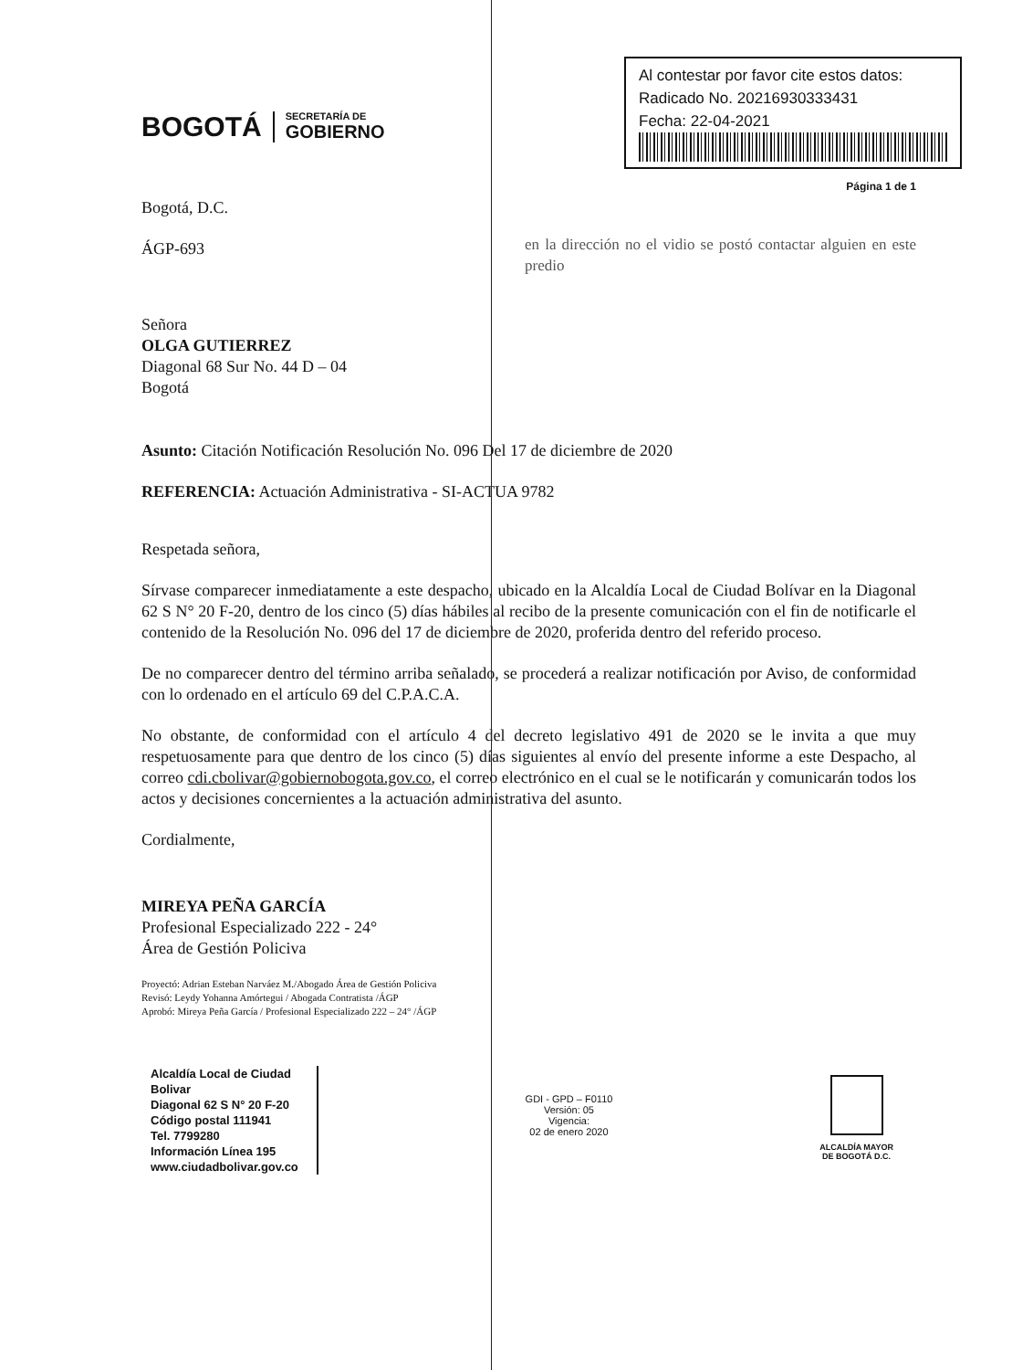BOGOTÁ
SECRETARÍA DE
GOBIERNO
Al contestar por favor cite estos datos:
Radicado No. 20216930333431
Fecha: 22-04-2021
Página 1 de 1
Bogotá, D.C.
ÁGP-693
Señora
OLGA GUTIERREZ
Diagonal 68 Sur No. 44 D – 04
Bogotá
en la dirección no el vidio se postó contactar alguien en este predio
Asunto: Citación Notificación Resolución No. 096 Del 17 de diciembre de 2020
REFERENCIA: Actuación Administrativa - SI-ACTUA 9782
Respetada señora,
Sírvase comparecer inmediatamente a este despacho, ubicado en la Alcaldía Local de Ciudad Bolívar en la Diagonal 62 S N° 20 F-20, dentro de los cinco (5) días hábiles al recibo de la presente comunicación con el fin de notificarle el contenido de la Resolución No. 096 del 17 de diciembre de 2020, proferida dentro del referido proceso.
De no comparecer dentro del término arriba señalado, se procederá a realizar notificación por Aviso, de conformidad con lo ordenado en el artículo 69 del C.P.A.C.A.
No obstante, de conformidad con el artículo 4 del decreto legislativo 491 de 2020 se le invita a que muy respetuosamente para que dentro de los cinco (5) días siguientes al envío del presente informe a este Despacho, al correo cdi.cbolivar@gobiernobogota.gov.co, el correo electrónico en el cual se le notificarán y comunicarán todos los actos y decisiones concernientes a la actuación administrativa del asunto.
Cordialmente,
MIREYA PEÑA GARCÍA
Profesional Especializado 222 - 24°
Área de Gestión Policiva
Proyectó: Adrian Esteban Narváez M./Abogado Área de Gestión Policiva
Revisó: Leydy Yohanna Amórtegui / Abogada Contratista /ÁGP
Aprobó: Mireya Peña García / Profesional Especializado 222 – 24° /ÁGP
Alcaldía Local de Ciudad
Bolivar
Diagonal 62 S N° 20 F-20
Código postal 111941
Tel. 7799280
Información Línea 195
www.ciudadbolivar.gov.co
GDI - GPD – F0110
Versión: 05
Vigencia:
02 de enero 2020
ALCALDÍA MAYOR
DE BOGOTÁ D.C.